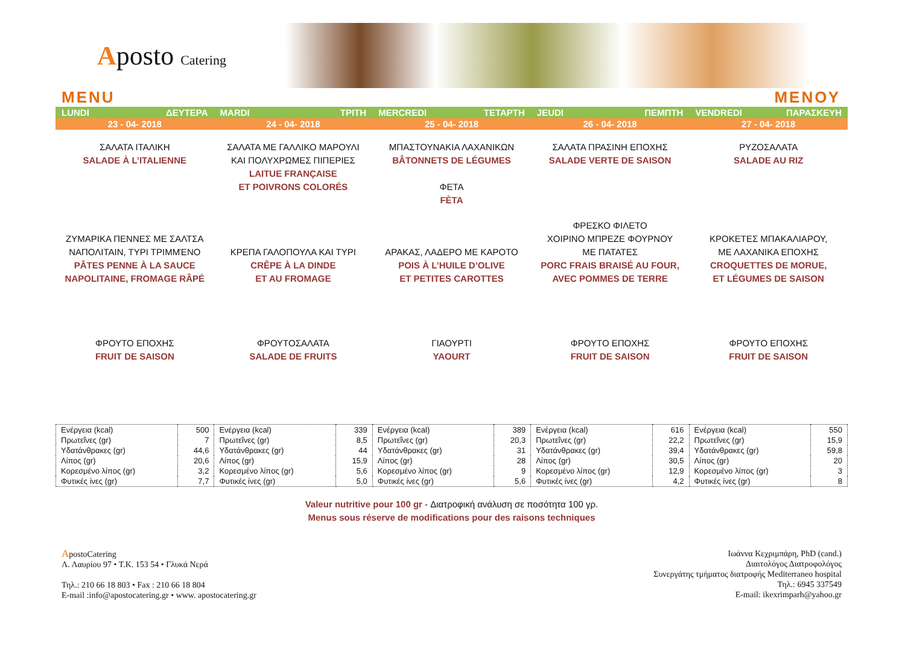Aposto Catering
MENU ΜΕΝΟΥ
LUNDI ΔΕΥΤΕΡΑ
MARDI ΤΡΙΤΗ
MERCREDI ΤΕΤΑΡΤΗ
JEUDI ΠΕΜΠΤΗ
VENDREDI ΠΑΡΑΣΚΕΥΗ
23 - 04- 2018
24 - 04- 2018
25 - 04- 2018
26 - 04- 2018
27 - 04- 2018
ΣΑΛΑΤΑ ΙΤΑΛΙΚΗ
SALADE À L’ITALIENNE
ΣΑΛΑΤΑ ΜΕ ΓΑΛΛΙΚΟ ΜΑΡΟΥΛΙ
ΚΑΙ ΠΟΛΥΧΡΩΜΕΣ ΠΙΠΕΡΙΕΣ
LAITUE FRANÇAISE
ET POIVRONS COLORÉS
ΜΠΑΣΤΟΥΝΑΚΙΑ ΛΑΧΑΝΙΚΩΝ
BÂTONNETS DE LÉGUMES
ΦΕΤΑ
FÈTA
ΣΑΛΑΤΑ ΠΡΑΣΙΝΗ ΕΠΟΧΗΣ
SALADE VERTE DE SAISON
ΡΥΖΟΣΑΛΑΤΑ
SALADE AU RIZ
ΖΥΜΑΡΙΚΑ ΠΕΝΝΕΣ ΜΕ ΣΑΛΤΣΑ
ΝΑΠΟΛΙΤΑΙΝ, ΤΥΡΙ ΤΡΙΜΜΈΝΟ
PÂTES PENNE À LA SAUCE
NAPOLITAINE, FROMAGE RÂPÉ
ΚΡΕΠΑ ΓΑΛΟΠΟΥΛΑ ΚΑΙ ΤΥΡΙ
CRÊPE À LA DINDE
ET AU FROMAGE
ΑΡΑΚΑΣ, ΛΑΔΕΡΟ ΜΕ ΚΑΡΟΤΟ
POIS À L’HUILE D’OLIVE
ET PETITES CAROTTES
ΦΡΕΣΚΟ ΦΙΛΕΤΟ
ΧΟΙΡΙΝΟ ΜΠΡΕΖΕ ΦΟΥΡΝΟΥ
ΜΕ ΠΑΤΑΤΕΣ
PORC FRAIS BRAISÉ AU FOUR,
AVEC POMMES DE TERRE
ΚΡΟΚΕΤΕΣ ΜΠΑΚΑΛΙΑΡΟΥ,
ΜΕ ΛΑΧΑΝΙΚΑ ΕΠΟΧΗΣ
CROQUETTES DE MORUE,
ET LÉGUMES DE SAISON
ΦΡΟΥΤΟ ΕΠΟΧΗΣ
FRUIT DE SAISON
ΦΡΟΥΤΟΣΑΛΑΤΑ
SALADE DE FRUITS
ΓΙΑΟΥΡΤΙ
YAOURT
ΦΡΟΥΤΟ ΕΠΟΧΗΣ
FRUIT DE SAISON
ΦΡΟΥΤΟ ΕΠΟΧΗΣ
FRUIT DE SAISON
| Ενέργεια (kcal) | 500 | Ενέργεια (kcal) | 339 | Ενέργεια (kcal) | 389 | Ενέργεια (kcal) | 616 | Ενέργεια (kcal) | 550 |
| Πρωτεΐνες (gr) | 7 | Πρωτεΐνες (gr) | 8,5 | Πρωτεΐνες (gr) | 20,3 | Πρωτεΐνες (gr) | 22,2 | Πρωτεΐνες (gr) | 15,9 |
| Υδατάνθρακες (gr) | 44,6 | Υδατάνθρακες (gr) | 44 | Υδατάνθρακες (gr) | 31 | Υδατάνθρακες (gr) | 39,4 | Υδατάνθρακες (gr) | 59,8 |
| Λίπος (gr) | 20,6 | Λίπος (gr) | 15,9 | Λίπος (gr) | 28 | Λίπος (gr) | 30,5 | Λίπος (gr) | 20 |
| Κορεσμένο λίπος (gr) | 3,2 | Κορεσμένο λίπος (gr) | 5,6 | Κορεσμένο λίπος (gr) | 9 | Κορεσμένο λίπος (gr) | 12,9 | Κορεσμένο λίπος (gr) | 3 |
| Φυτικές ίνες (gr) | 7,7 | Φυτικές ίνες (gr) | 5,0 | Φυτικές ίνες (gr) | 5,6 | Φυτικές ίνες (gr) | 4,2 | Φυτικές ίνες (gr) | 8 |
Valeur nutritive pour 100 gr - Διατροφική ανάλυση σε ποσότητα 100 γρ.
Menus sous réserve de modifications pour des raisons techniques
ApostoCatering
Λ. Λαυρίου 97 • Τ.Κ. 153 54 • Γλυκά Νερά
Τηλ.: 210 66 18 803 • Fax : 210 66 18 804
E-mail :info@apostocatering.gr • www. apostocatering.gr
Ιωάννα Κεχριμπάρη, PhD (cand.)
Διαιτολόγος Διατροφολόγος
Συνεργάτης τμήματος διατροφής Mediterraneo hospital
Τηλ.: 6945 337549
E-mail: ikexrimparh@yahoo.gr